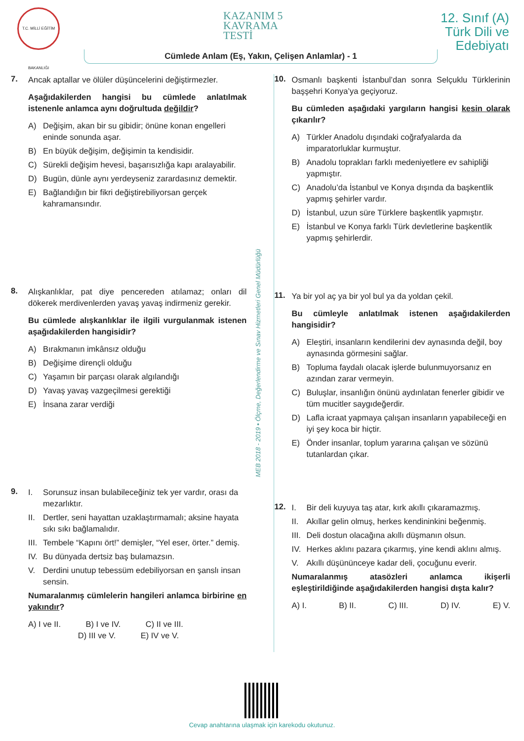T.C. MİLLİ EĞİTİM BAKANLIĞI
KAZANIM 5
KAVRAMA
TESTİ
12. Sınıf (A)
Türk Dili ve
Edebiyatı
Cümlede Anlam (Eş, Yakın, Çelişen Anlamlar) - 1
7.
Ancak aptallar ve ölüler düşüncelerini değiştirmezler.
Aşağıdakilerden hangisi bu cümlede anlatılmak istenenle anlamca aynı doğrultuda değildir?
A) Değişim, akan bir su gibidir; önüne konan engelleri eninde sonunda aşar.
B) En büyük değişim, değişimin ta kendisidir.
C) Sürekli değişim hevesi, başarısızlığa kapı aralayabilir.
D) Bugün, dünle aynı yerdeyseniz zarardasınız demektir.
E) Bağlandığın bir fikri değiştirebiliyorsan gerçek kahramansındır.
8.
Alışkanlıklar, pat diye pencereden atılamaz; onları dil dökerek merdivenlerden yavaş yavaş indirmeniz gerekir.
Bu cümlede alışkanlıklar ile ilgili vurgulanmak istenen aşağıdakilerden hangisidir?
A) Bırakmanın imkânsız olduğu
B) Değişime dirençli olduğu
C) Yaşamın bir parçası olarak algılandığı
D) Yavaş yavaş vazgeçilmesi gerektiği
E) İnsana zarar verdiği
9.
I. Sorunsuz insan bulabileceğiniz tek yer vardır, orası da mezarlıktır.
II. Dertler, seni hayattan uzaklaştırmamalı; aksine hayata sıkı sıkı bağlamalıdır.
III. Tembele “Kapını ört!” demişler, “Yel eser, örter.” demiş.
IV. Bu dünyada dertsiz baş bulamazsın.
V. Derdini unutup tebessüm edebiliyorsan en şanslı insan sensin.
Numaralanmış cümlelerin hangileri anlamca birbirine en yakındır?
A) I ve II. B) I ve IV. C) II ve III.
D) III ve V. E) IV ve V.
MEB 2018 - 2019 • Ölçme, Değerlendirme ve Sınav Hizmetleri Genel Müdürlüğü
10.
Osmanlı başkenti İstanbul’dan sonra Selçuklu Türklerinin başşehri Konya’ya geçiyoruz.
Bu cümleden aşağıdaki yargıların hangisi kesin olarak çıkarılır?
A) Türkler Anadolu dışındaki coğrafyalarda da imparatorluklar kurmuştur.
B) Anadolu toprakları farklı medeniyetlere ev sahipliği yapmıştır.
C) Anadolu’da İstanbul ve Konya dışında da başkentlik yapmış şehirler vardır.
D) İstanbul, uzun süre Türklere başkentlik yapmıştır.
E) İstanbul ve Konya farklı Türk devletlerine başkentlik yapmış şehirlerdir.
11.
Ya bir yol aç ya bir yol bul ya da yoldan çekil.
Bu cümleyle anlatılmak istenen aşağıdakilerden hangisidir?
A) Eleştiri, insanların kendilerini dev aynasında değil, boy aynasında görmesini sağlar.
B) Topluma faydalı olacak işlerde bulunmuyorsanız en azından zarar vermeyin.
C) Buluşlar, insanlığın önünü aydınlatan fenerler gibidir ve tüm mucitler saygıdeğerdir.
D) Lafla icraat yapmaya çalışan insanların yapabileceği en iyi şey koca bir hiçtir.
E) Önder insanlar, toplum yararına çalışan ve sözünü tutanlardan çıkar.
12.
I. Bir deli kuyuya taş atar, kırk akıllı çıkaramazmış.
II. Akıllar gelin olmuş, herkes kendininkini beğenmiş.
III. Deli dostun olacağına akıllı düşmanın olsun.
IV. Herkes aklını pazara çıkarmış, yine kendi aklını almış.
V. Akıllı düşününceye kadar deli, çocuğunu everir.
Numaralanmış atasözleri anlamca ikişerli eşleştirildiğinde aşağıdakilerden hangisi dışta kalır?
A) I. B) II. C) III. D) IV. E) V.
Cevap anahtarına ulaşmak için karekodu okutunuz.